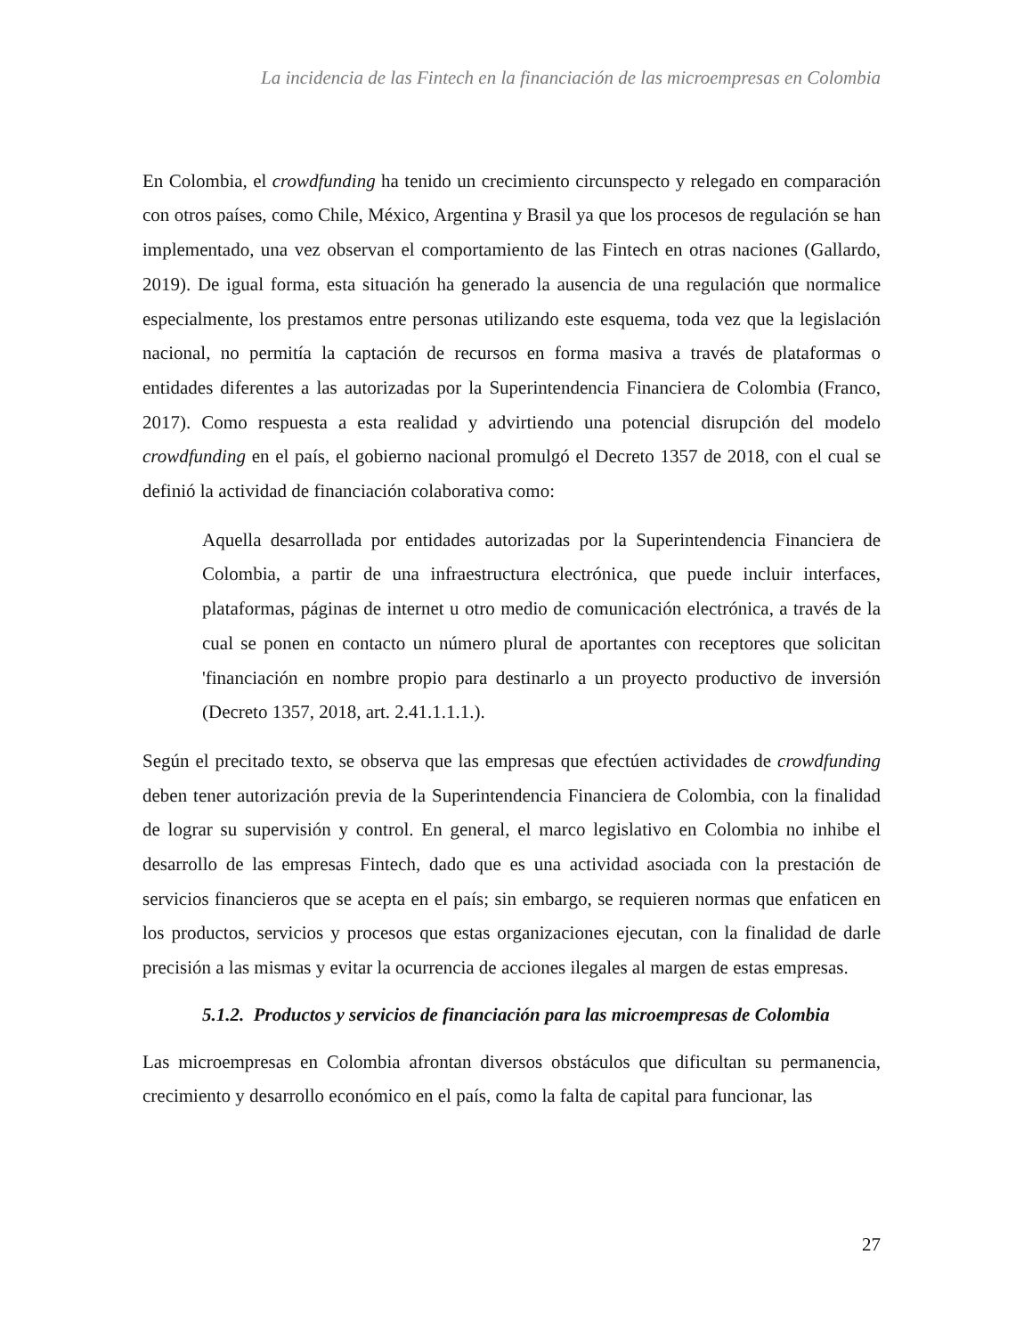La incidencia de las Fintech en la financiación de las microempresas en Colombia
En Colombia, el crowdfunding ha tenido un crecimiento circunspecto y relegado en comparación con otros países, como Chile, México, Argentina y Brasil ya que los procesos de regulación se han implementado, una vez observan el comportamiento de las Fintech en otras naciones (Gallardo, 2019). De igual forma, esta situación ha generado la ausencia de una regulación que normalice especialmente, los prestamos entre personas utilizando este esquema, toda vez que la legislación nacional, no permitía la captación de recursos en forma masiva a través de plataformas o entidades diferentes a las autorizadas por la Superintendencia Financiera de Colombia (Franco, 2017). Como respuesta a esta realidad y advirtiendo una potencial disrupción del modelo crowdfunding en el país, el gobierno nacional promulgó el Decreto 1357 de 2018, con el cual se definió la actividad de financiación colaborativa como:
Aquella desarrollada por entidades autorizadas por la Superintendencia Financiera de Colombia, a partir de una infraestructura electrónica, que puede incluir interfaces, plataformas, páginas de internet u otro medio de comunicación electrónica, a través de la cual se ponen en contacto un número plural de aportantes con receptores que solicitan 'financiación en nombre propio para destinarlo a un proyecto productivo de inversión (Decreto 1357, 2018, art. 2.41.1.1.1.).
Según el precitado texto, se observa que las empresas que efectúen actividades de crowdfunding deben tener autorización previa de la Superintendencia Financiera de Colombia, con la finalidad de lograr su supervisión y control. En general, el marco legislativo en Colombia no inhibe el desarrollo de las empresas Fintech, dado que es una actividad asociada con la prestación de servicios financieros que se acepta en el país; sin embargo, se requieren normas que enfaticen en los productos, servicios y procesos que estas organizaciones ejecutan, con la finalidad de darle precisión a las mismas y evitar la ocurrencia de acciones ilegales al margen de estas empresas.
5.1.2. Productos y servicios de financiación para las microempresas de Colombia
Las microempresas en Colombia afrontan diversos obstáculos que dificultan su permanencia, crecimiento y desarrollo económico en el país, como la falta de capital para funcionar, las
27